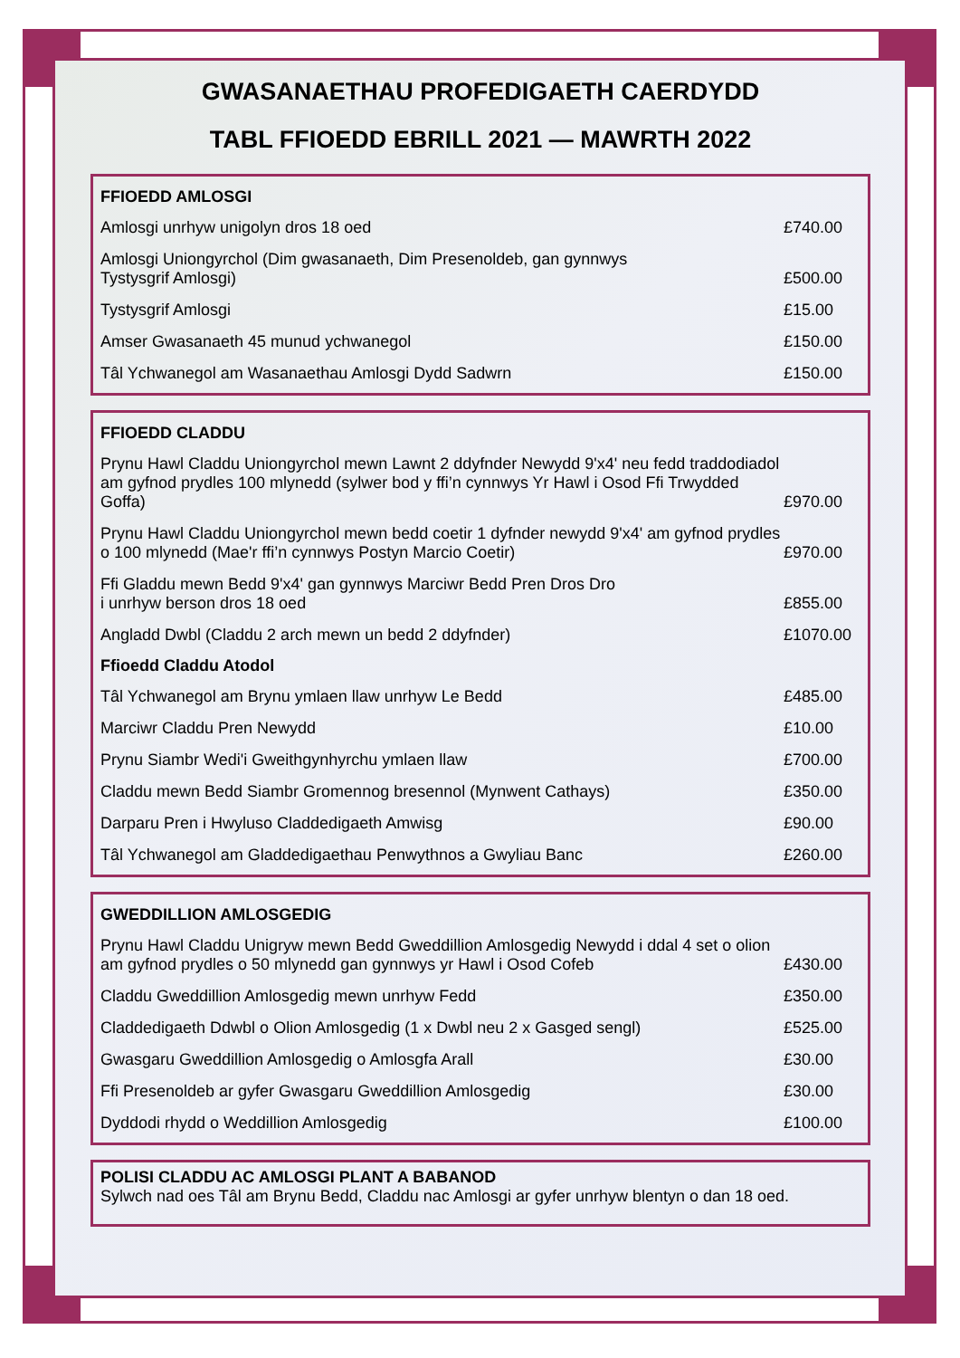GWASANAETHAU PROFEDIGAETH CAERDYDD
TABL FFIOEDD EBRILL 2021 — MAWRTH 2022
| FFIOEDD AMLOSGI | |
| --- | --- |
| Amlosgi unrhyw unigolyn dros 18 oed | £740.00 |
| Amlosgi Uniongyrchol (Dim gwasanaeth, Dim Presenoldeb, gan gynnwys Tystysgrif Amlosgi) | £500.00 |
| Tystysgrif Amlosgi | £15.00 |
| Amser Gwasanaeth 45 munud ychwanegol | £150.00 |
| Tâl Ychwanegol am Wasanaethau Amlosgi Dydd Sadwrn | £150.00 |
| FFIOEDD CLADDU | |
| --- | --- |
| Prynu Hawl Claddu Uniongyrchol mewn Lawnt 2 ddyfnder Newydd 9'x4' neu fedd traddodiadol am gyfnod prydles 100 mlynedd (sylwer bod y ffi’n cynnwys Yr Hawl i Osod Ffi Trwydded Goffa) | £970.00 |
| Prynu Hawl Claddu Uniongyrchol mewn bedd coetir 1 dyfnder newydd 9'x4' am gyfnod prydles o 100 mlynedd (Mae'r ffi’n cynnwys Postyn Marcio Coetir) | £970.00 |
| Ffi Gladdu mewn Bedd 9'x4' gan gynnwys Marciwr Bedd Pren Dros Dro i unrhyw berson dros 18 oed | £855.00 |
| Angladd Dwbl (Claddu 2 arch mewn un bedd 2 ddyfnder) | £1070.00 |
| Ffioedd Claddu Atodol | |
| Tâl Ychwanegol am Brynu ymlaen llaw unrhyw Le Bedd | £485.00 |
| Marciwr Claddu Pren Newydd | £10.00 |
| Prynu Siambr Wedi'i Gweithgynhyrchu ymlaen llaw | £700.00 |
| Claddu mewn Bedd Siambr Gromennog bresennol (Mynwent Cathays) | £350.00 |
| Darparu Pren i Hwyluso Claddedigaeth Amwisg | £90.00 |
| Tâl Ychwanegol am Gladdedigaethau Penwythnos a Gwyliau Banc | £260.00 |
| GWEDDILLION AMLOSGEDIG | |
| --- | --- |
| Prynu Hawl Claddu Unigryw mewn Bedd Gweddillion Amlosgedig Newydd i ddal 4 set o olion am gyfnod prydles o 50 mlynedd gan gynnwys yr Hawl i Osod Cofeb | £430.00 |
| Claddu Gweddillion Amlosgedig mewn unrhyw Fedd | £350.00 |
| Claddedigaeth Ddwbl o Olion Amlosgedig (1 x Dwbl neu 2 x Gasged sengl) | £525.00 |
| Gwasgaru Gweddillion Amlosgedig o Amlosgfa Arall | £30.00 |
| Ffi Presenoldeb ar gyfer Gwasgaru Gweddillion Amlosgedig | £30.00 |
| Dyddodi rhydd o Weddillion Amlosgedig | £100.00 |
POLISI CLADDU AC AMLOSGI PLANT A BABANOD
Sylwch nad oes Tâl am Brynu Bedd, Claddu nac Amlosgi ar gyfer unrhyw blentyn o dan 18 oed.